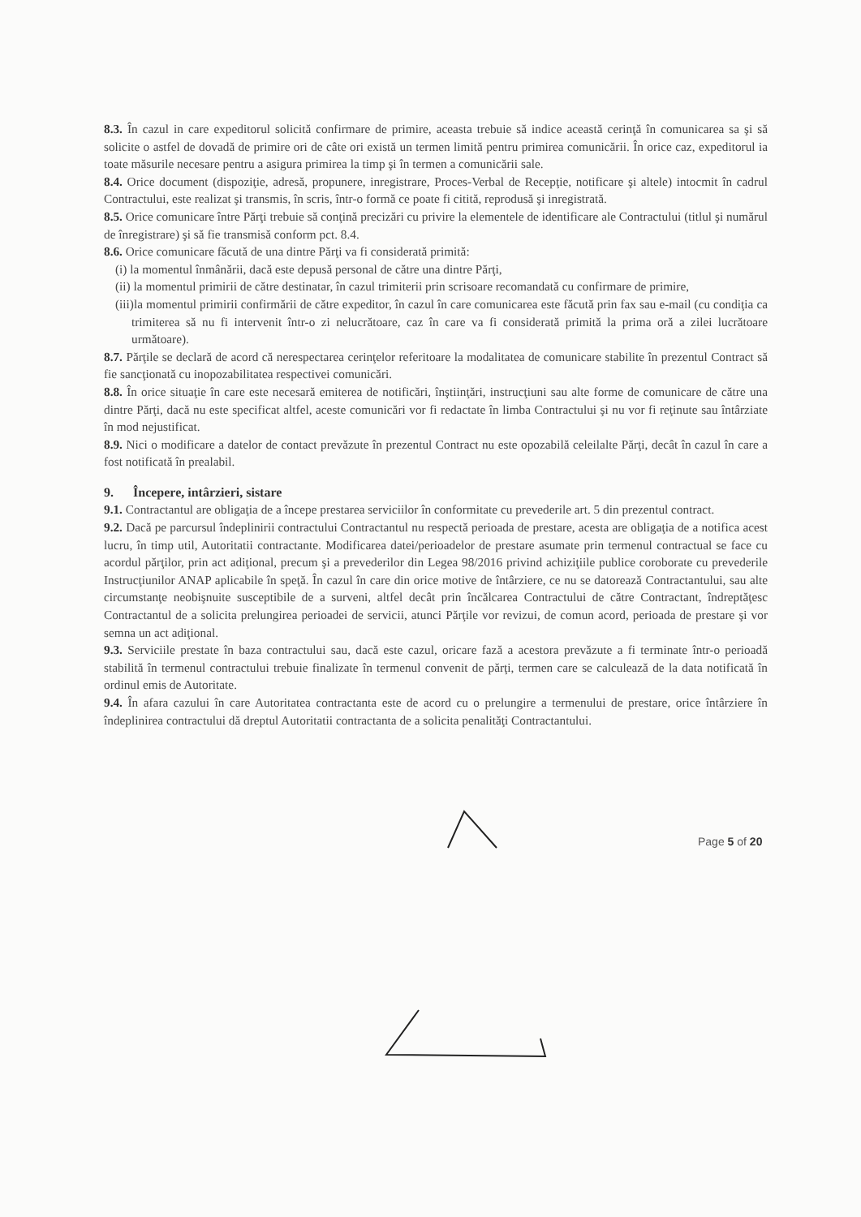8.3. În cazul in care expeditorul solicită confirmare de primire, aceasta trebuie să indice această cerinţă în comunicarea sa şi să solicite o astfel de dovadă de primire ori de câte ori există un termen limită pentru primirea comunicării. În orice caz, expeditorul ia toate măsurile necesare pentru a asigura primirea la timp şi în termen a comunicării sale.
8.4. Orice document (dispoziţie, adresă, propunere, inregistrare, Proces-Verbal de Recepţie, notificare şi altele) intocmit în cadrul Contractului, este realizat şi transmis, în scris, într-o formă ce poate fi citită, reprodusă şi inregistrată.
8.5. Orice comunicare între Părţi trebuie să conţină precizări cu privire la elementele de identificare ale Contractului (titlul şi numărul de înregistrare) şi să fie transmisă conform pct. 8.4.
8.6. Orice comunicare făcută de una dintre Părţi va fi considerată primită:
(i) la momentul înmânării, dacă este depusă personal de către una dintre Părţi,
(ii) la momentul primirii de către destinatar, în cazul trimiterii prin scrisoare recomandată cu confirmare de primire,
(iii)la momentul primirii confirmării de către expeditor, în cazul în care comunicarea este făcută prin fax sau e-mail (cu condiţia ca trimiterea să nu fi intervenit într-o zi nelucrătoare, caz în care va fi considerată primită la prima oră a zilei lucrătoare următoare).
8.7. Părţile se declară de acord că nerespectarea cerinţelor referitoare la modalitatea de comunicare stabilite în prezentul Contract să fie sancţionată cu inopozabilitatea respectivei comunicări.
8.8. În orice situaţie în care este necesară emiterea de notificări, înştiinţări, instrucţiuni sau alte forme de comunicare de către una dintre Părţi, dacă nu este specificat altfel, aceste comunicări vor fi redactate în limba Contractului şi nu vor fi reţinute sau întârziate în mod nejustificat.
8.9. Nici o modificare a datelor de contact prevăzute în prezentul Contract nu este opozabilă celeilalte Părţi, decât în cazul în care a fost notificată în prealabil.
9. Începere, intârzieri, sistare
9.1. Contractantul are obligaţia de a începe prestarea serviciilor în conformitate cu prevederile art. 5 din prezentul contract.
9.2. Dacă pe parcursul îndeplinirii contractului Contractantul nu respectă perioada de prestare, acesta are obligaţia de a notifica acest lucru, în timp util, Autoritatii contractante. Modificarea datei/perioadelor de prestare asumate prin termenul contractual se face cu acordul părţilor, prin act adiţional, precum şi a prevederilor din Legea 98/2016 privind achiziţiile publice coroborate cu prevederile Instrucţiunilor ANAP aplicabile în speţă. În cazul în care din orice motive de întârziere, ce nu se datorează Contractantului, sau alte circumstanţe neobişnuite susceptibile de a surveni, altfel decât prin încălcarea Contractului de către Contractant, îndreptăţesc Contractantul de a solicita prelungirea perioadei de servicii, atunci Părţile vor revizui, de comun acord, perioada de prestare şi vor semna un act adiţional.
9.3. Serviciile prestate în baza contractului sau, dacă este cazul, oricare fază a acestora prevăzute a fi terminate într-o perioadă stabilită în termenul contractului trebuie finalizate în termenul convenit de părţi, termen care se calculează de la data notificată în ordinul emis de Autoritate.
9.4. În afara cazului în care Autoritatea contractanta este de acord cu o prelungire a termenului de prestare, orice întârziere în îndeplinirea contractului dă dreptul Autoritatii contractanta de a solicita penalităţi Contractantului.
Page 5 of 20